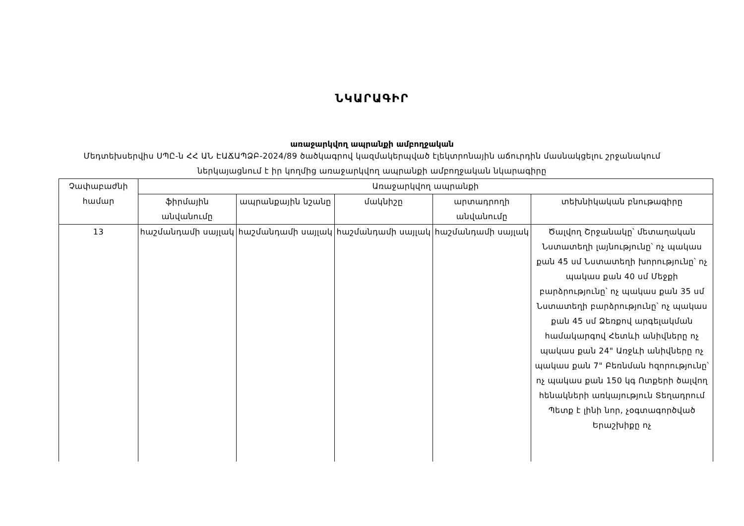ՆԿԱՐԱԳԻՐ
առաջարկվող ապրանքի ամբողջական
Մեդտեխսերվիս ՍՊԸ-ն ՀՀ ԱՆ ԷԱՃԱՊՁԲ-2024/89 ծածկագրով կազմակերպված էլեկտրոնային աճուրդին մասնակցելու շրջանակում ներկայացնում է իր կողմից առաջարկվող ապրանքի ամբողջական նկարագիրը
| Չափաբաժնի համար | Առաջարկվող ապրանքի | | | | |
| --- | --- | --- | --- | --- | --- |
| | ֆիրմային անվանումը | ապրանքային նշանը | մակնիշը | արտադրողի անվանումը | տեխնիկական բնութագիրը |
| 13 | հաշմանդամի սայլակ | հաշմանդամի սայլակ | հաշմանդամի սայլակ | հաշմանդամի սայլակ | Ծալվող Շրջանակը՝ մետաղական Նստատեղի լայնությունը՝ ոչ պակաս քան 45 սմ Նստատեղի խորությունը՝ ոչ պակաս քան 40 սմ Մեջքի բարձրությունը՝ ոչ պակաս քան 35 սմ Նստատեղի բարձրությունը՝ ոչ պակաս քան 45 սմ Ձեռքով արգելակման համակարգով Հետևի անիվները ոչ պակաս քան 24" Առջևի անիվները ոչ պակաս քան 7" Բեռնման հզորությունը՝ ոչ պակաս քան 150 կգ Ոտքերի ծալվող հենակների առկայություն Տեղադրում Պետք է լինի նոր, չօգտագործված Երաշխիքը ոչ |